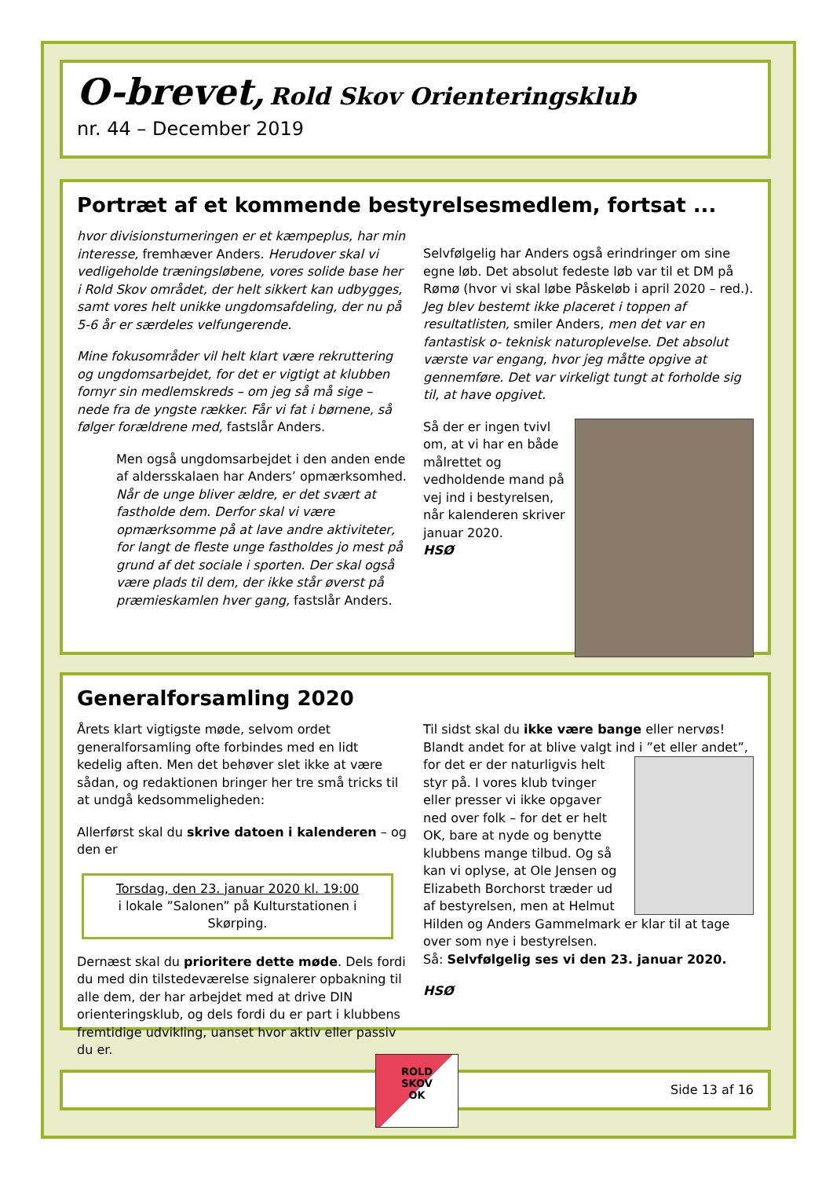O-brevet, Rold Skov Orienteringsklub
nr. 44 – December 2019
Portræt af et kommende bestyrelsesmedlem, fortsat ...
hvor divisionsturneringen er et kæmpeplus, har min interesse, fremhæver Anders. Herudover skal vi vedligeholde træningsløbene, vores solide base her i Rold Skov området, der helt sikkert kan udbygges, samt vores helt unikke ungdomsafdeling, der nu på 5-6 år er særdeles velfungerende.
Mine fokusområder vil helt klart være rekruttering og ungdomsarbejdet, for det er vigtigt at klubben fornyr sin medlemskreds – om jeg så må sige – nede fra de yngste rækker. Får vi fat i børnene, så følger forældrene med, fastslår Anders.
Men også ungdomsarbejdet i den anden ende af aldersskalaen har Anders’ opmærksomhed. Når de unge bliver ældre, er det svært at fastholde dem. Derfor skal vi være opmærksomme på at lave andre aktiviteter, for langt de fleste unge fastholdes jo mest på grund af det sociale i sporten. Der skal også være plads til dem, der ikke står øverst på præmieskamlen hver gang, fastslår Anders.
Selvfølgelig har Anders også erindringer om sine egne løb. Det absolut fedeste løb var til et DM på Rømø (hvor vi skal løbe Påskeløb i april 2020 – red.). Jeg blev bestemt ikke placeret i toppen af resultatlisten, smiler Anders, men det var en fantastisk o- teknisk naturoplevelse. Det absolut værste var engang, hvor jeg måtte opgive at gennemføre. Det var virkeligt tungt at forholde sig til, at have opgivet.
Så der er ingen tvivl om, at vi har en både målrettet og vedholdende mand på vej ind i bestyrelsen, når kalenderen skriver januar 2020.
HSØ
Generalforsamling 2020
Årets klart vigtigste møde, selvom ordet generalforsamling ofte forbindes med en lidt kedelig aften. Men det behøver slet ikke at være sådan, og redaktionen bringer her tre små tricks til at undgå kedsommeligheden:
Allerførst skal du skrive datoen i kalenderen – og den er
Torsdag, den 23. januar 2020 kl. 19:00
i lokale ”Salonen” på Kulturstationen i Skørping.
Dernæst skal du prioritere dette møde. Dels fordi du med din tilstedeværelse signalerer opbakning til alle dem, der har arbejdet med at drive DIN orienteringsklub, og dels fordi du er part i klubbens fremtidige udvikling, uanset hvor aktiv eller passiv du er.
Til sidst skal du ikke være bange eller nervøs! Blandt andet for at blive valgt ind i ”et eller andet”, for det er der naturligvis helt styr på. I vores klub tvinger eller presser vi ikke opgaver ned over folk – for det er helt OK, bare at nyde og benytte klubbens mange tilbud. Og så kan vi oplyse, at Ole Jensen og Elizabeth Borchorst træder ud af bestyrelsen, men at Helmut Hilden og Anders Gammelmark er klar til at tage over som nye i bestyrelsen.
Så: Selvfølgelig ses vi den 23. januar 2020.
HSØ
Side 13 af 16
ROLD
SKOV
OK